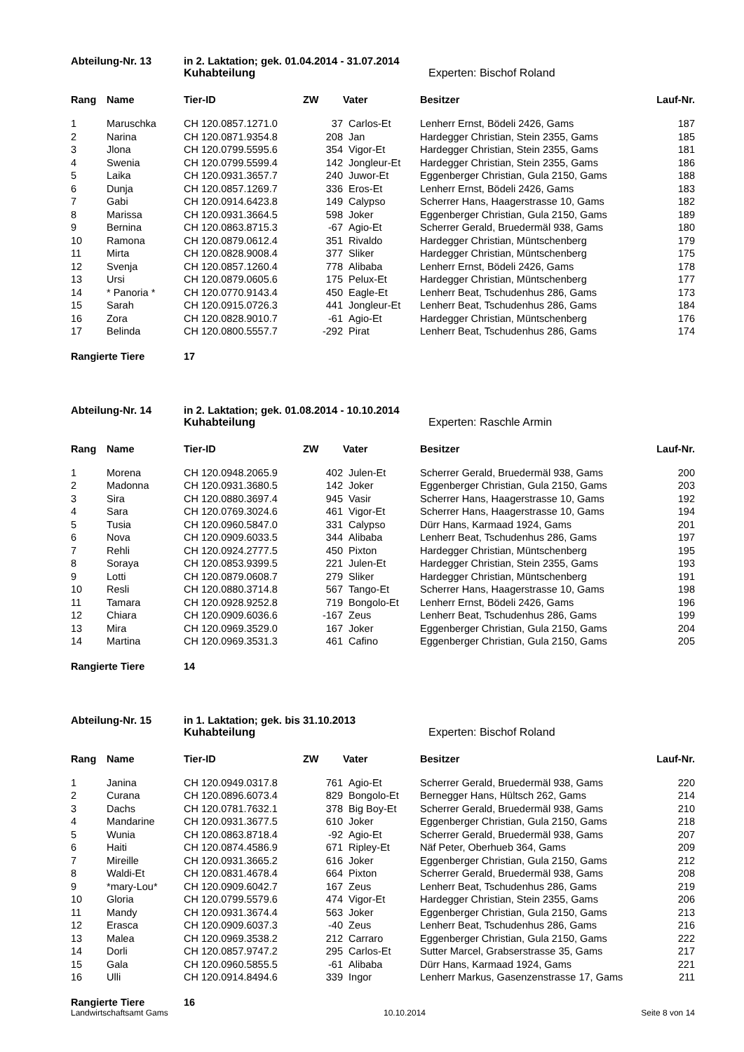Abteilung-Nr. 13 in 2. Laktation; gek. 01.04.2014 - 31.07.2014
Kuhabteilung Experten: Bischof Roland
| Rang | Name | Tier-ID | ZW | Vater | Besitzer | Lauf-Nr. |
| --- | --- | --- | --- | --- | --- | --- |
| 1 | Maruschka | CH 120.0857.1271.0 | 37 | Carlos-Et | Lenherr Ernst, Bödeli 2426, Gams | 187 |
| 2 | Narina | CH 120.0871.9354.8 | 208 | Jan | Hardegger Christian, Stein 2355, Gams | 185 |
| 3 | Jlona | CH 120.0799.5595.6 | 354 | Vigor-Et | Hardegger Christian, Stein 2355, Gams | 181 |
| 4 | Swenia | CH 120.0799.5599.4 | 142 | Jongleur-Et | Hardegger Christian, Stein 2355, Gams | 186 |
| 5 | Laika | CH 120.0931.3657.7 | 240 | Juwor-Et | Eggenberger Christian, Gula 2150, Gams | 188 |
| 6 | Dunja | CH 120.0857.1269.7 | 336 | Eros-Et | Lenherr Ernst, Bödeli 2426, Gams | 183 |
| 7 | Gabi | CH 120.0914.6423.8 | 149 | Calypso | Scherrer Hans, Haagerstrasse 10, Gams | 182 |
| 8 | Marissa | CH 120.0931.3664.5 | 598 | Joker | Eggenberger Christian, Gula 2150, Gams | 189 |
| 9 | Bernina | CH 120.0863.8715.3 | -67 | Agio-Et | Scherrer Gerald, Bruedermäl 938, Gams | 180 |
| 10 | Ramona | CH 120.0879.0612.4 | 351 | Rivaldo | Hardegger Christian, Müntschenberg | 179 |
| 11 | Mirta | CH 120.0828.9008.4 | 377 | Sliker | Hardegger Christian, Müntschenberg | 175 |
| 12 | Svenja | CH 120.0857.1260.4 | 778 | Alibaba | Lenherr Ernst, Bödeli 2426, Gams | 178 |
| 13 | Ursi | CH 120.0879.0605.6 | 175 | Pelux-Et | Hardegger Christian, Müntschenberg | 177 |
| 14 | * Panoria * | CH 120.0770.9143.4 | 450 | Eagle-Et | Lenherr Beat, Tschudenhus 286, Gams | 173 |
| 15 | Sarah | CH 120.0915.0726.3 | 441 | Jongleur-Et | Lenherr Beat, Tschudenhus 286, Gams | 184 |
| 16 | Zora | CH 120.0828.9010.7 | -61 | Agio-Et | Hardegger Christian, Müntschenberg | 176 |
| 17 | Belinda | CH 120.0800.5557.7 | -292 | Pirat | Lenherr Beat, Tschudenhus 286, Gams | 174 |
Rangierte Tiere 17
Abteilung-Nr. 14 in 2. Laktation; gek. 01.08.2014 - 10.10.2014
Kuhabteilung Experten: Raschle Armin
| Rang | Name | Tier-ID | ZW | Vater | Besitzer | Lauf-Nr. |
| --- | --- | --- | --- | --- | --- | --- |
| 1 | Morena | CH 120.0948.2065.9 | 402 | Julen-Et | Scherrer Gerald, Bruedermäl 938, Gams | 200 |
| 2 | Madonna | CH 120.0931.3680.5 | 142 | Joker | Eggenberger Christian, Gula 2150, Gams | 203 |
| 3 | Sira | CH 120.0880.3697.4 | 945 | Vasir | Scherrer Hans, Haagerstrasse 10, Gams | 192 |
| 4 | Sara | CH 120.0769.3024.6 | 461 | Vigor-Et | Scherrer Hans, Haagerstrasse 10, Gams | 194 |
| 5 | Tusia | CH 120.0960.5847.0 | 331 | Calypso | Dürr Hans, Karmaad 1924, Gams | 201 |
| 6 | Nova | CH 120.0909.6033.5 | 344 | Alibaba | Lenherr Beat, Tschudenhus 286, Gams | 197 |
| 7 | Rehli | CH 120.0924.2777.5 | 450 | Pixton | Hardegger Christian, Müntschenberg | 195 |
| 8 | Soraya | CH 120.0853.9399.5 | 221 | Julen-Et | Hardegger Christian, Stein 2355, Gams | 193 |
| 9 | Lotti | CH 120.0879.0608.7 | 279 | Sliker | Hardegger Christian, Müntschenberg | 191 |
| 10 | Resli | CH 120.0880.3714.8 | 567 | Tango-Et | Scherrer Hans, Haagerstrasse 10, Gams | 198 |
| 11 | Tamara | CH 120.0928.9252.8 | 719 | Bongolo-Et | Lenherr Ernst, Bödeli 2426, Gams | 196 |
| 12 | Chiara | CH 120.0909.6036.6 | -167 | Zeus | Lenherr Beat, Tschudenhus 286, Gams | 199 |
| 13 | Mira | CH 120.0969.3529.0 | 167 | Joker | Eggenberger Christian, Gula 2150, Gams | 204 |
| 14 | Martina | CH 120.0969.3531.3 | 461 | Cafino | Eggenberger Christian, Gula 2150, Gams | 205 |
Rangierte Tiere 14
Abteilung-Nr. 15 in 1. Laktation; gek. bis 31.10.2013
Kuhabteilung Experten: Bischof Roland
| Rang | Name | Tier-ID | ZW | Vater | Besitzer | Lauf-Nr. |
| --- | --- | --- | --- | --- | --- | --- |
| 1 | Janina | CH 120.0949.0317.8 | 761 | Agio-Et | Scherrer Gerald, Bruedermäl 938, Gams | 220 |
| 2 | Curana | CH 120.0896.6073.4 | 829 | Bongolo-Et | Bernegger Hans, Hültsch 262, Gams | 214 |
| 3 | Dachs | CH 120.0781.7632.1 | 378 | Big Boy-Et | Scherrer Gerald, Bruedermäl 938, Gams | 210 |
| 4 | Mandarine | CH 120.0931.3677.5 | 610 | Joker | Eggenberger Christian, Gula 2150, Gams | 218 |
| 5 | Wunia | CH 120.0863.8718.4 | -92 | Agio-Et | Scherrer Gerald, Bruedermäl 938, Gams | 207 |
| 6 | Haiti | CH 120.0874.4586.9 | 671 | Ripley-Et | Näf Peter, Oberhueb 364, Gams | 209 |
| 7 | Mireille | CH 120.0931.3665.2 | 616 | Joker | Eggenberger Christian, Gula 2150, Gams | 212 |
| 8 | Waldi-Et | CH 120.0831.4678.4 | 664 | Pixton | Scherrer Gerald, Bruedermäl 938, Gams | 208 |
| 9 | *mary-Lou* | CH 120.0909.6042.7 | 167 | Zeus | Lenherr Beat, Tschudenhus 286, Gams | 219 |
| 10 | Gloria | CH 120.0799.5579.6 | 474 | Vigor-Et | Hardegger Christian, Stein 2355, Gams | 206 |
| 11 | Mandy | CH 120.0931.3674.4 | 563 | Joker | Eggenberger Christian, Gula 2150, Gams | 213 |
| 12 | Erasca | CH 120.0909.6037.3 | -40 | Zeus | Lenherr Beat, Tschudenhus 286, Gams | 216 |
| 13 | Malea | CH 120.0969.3538.2 | 212 | Carraro | Eggenberger Christian, Gula 2150, Gams | 222 |
| 14 | Dorli | CH 120.0857.9747.2 | 295 | Carlos-Et | Sutter Marcel, Grabserstrasse 35, Gams | 217 |
| 15 | Gala | CH 120.0960.5855.5 | -61 | Alibaba | Dürr Hans, Karmaad 1924, Gams | 221 |
| 16 | Ulli | CH 120.0914.8494.6 | 339 | Ingor | Lenherr Markus, Gasenzenstrasse 17, Gams | 211 |
Rangierte Tiere 16
Landwirtschaftsamt Gams 10.10.2014 Seite 8 von 14